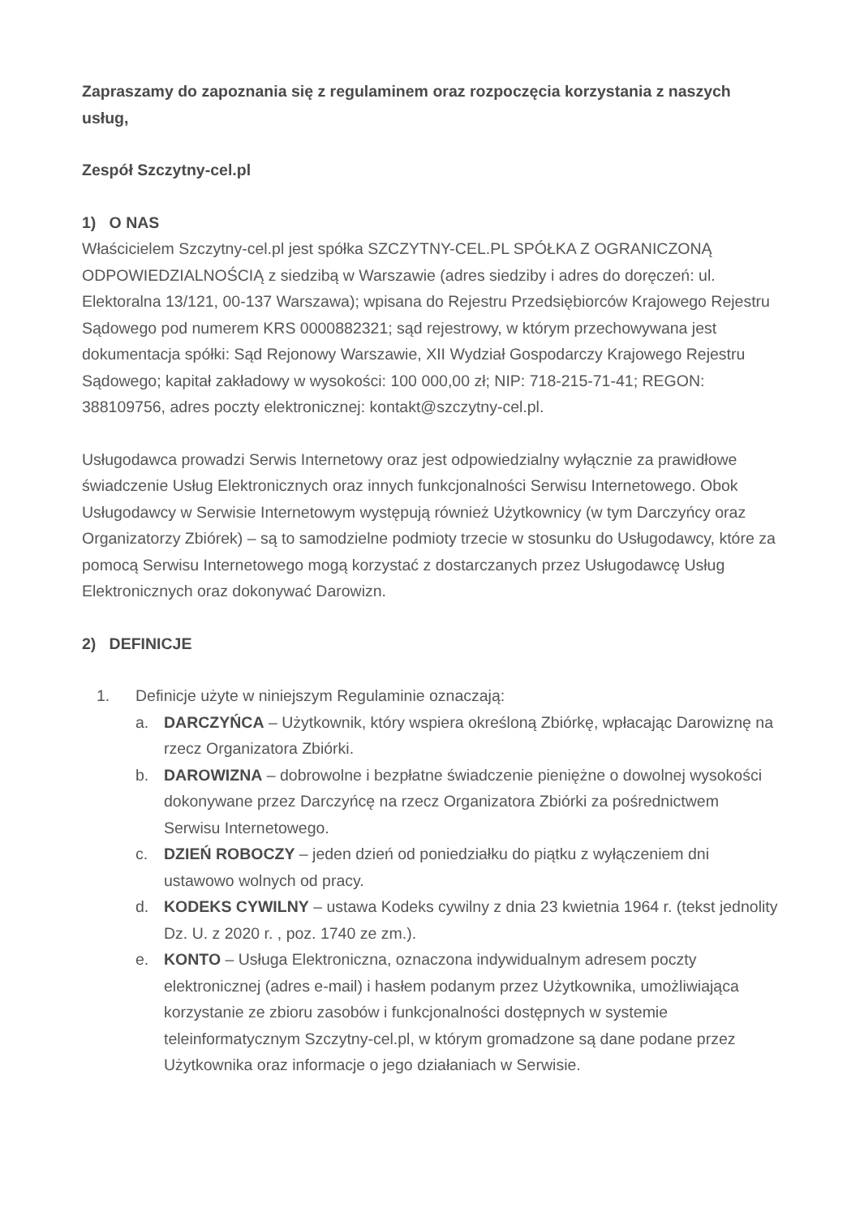Zapraszamy do zapoznania się z regulaminem oraz rozpoczęcia korzystania z naszych usług,
Zespół Szczytny-cel.pl
1) O NAS
Właścicielem Szczytny-cel.pl jest spółka SZCZYTNY-CEL.PL SPÓŁKA Z OGRANICZONĄ ODPOWIEDZIALNOŚCIĄ z siedzibą w Warszawie (adres siedziby i adres do doręczeń: ul. Elektoralna 13/121, 00-137 Warszawa); wpisana do Rejestru Przedsiębiorców Krajowego Rejestru Sądowego pod numerem KRS 0000882321; sąd rejestrowy, w którym przechowywana jest dokumentacja spółki: Sąd Rejonowy Warszawie, XII Wydział Gospodarczy Krajowego Rejestru Sądowego; kapitał zakładowy w wysokości: 100 000,00 zł; NIP: 718-215-71-41; REGON: 388109756, adres poczty elektronicznej: kontakt@szczytny-cel.pl.
Usługodawca prowadzi Serwis Internetowy oraz jest odpowiedzialny wyłącznie za prawidłowe świadczenie Usług Elektronicznych oraz innych funkcjonalności Serwisu Internetowego. Obok Usługodawcy w Serwisie Internetowym występują również Użytkownicy (w tym Darczyńcy oraz Organizatorzy Zbiórek) – są to samodzielne podmioty trzecie w stosunku do Usługodawcy, które za pomocą Serwisu Internetowego mogą korzystać z dostarczanych przez Usługodawcę Usług Elektronicznych oraz dokonywać Darowizn.
2) DEFINICJE
1. Definicje użyte w niniejszym Regulaminie oznaczają:
a. DARCZYŃCA – Użytkownik, który wspiera określoną Zbiórkę, wpłacając Darowiznę na rzecz Organizatora Zbiórki.
b. DAROWIZNA – dobrowolne i bezpłatne świadczenie pieniężne o dowolnej wysokości dokonywane przez Darczyńcę na rzecz Organizatora Zbiórki za pośrednictwem Serwisu Internetowego.
c. DZIEŃ ROBOCZY – jeden dzień od poniedziałku do piątku z wyłączeniem dni ustawowo wolnych od pracy.
d. KODEKS CYWILNY – ustawa Kodeks cywilny z dnia 23 kwietnia 1964 r. (tekst jednolity Dz. U. z 2020 r. , poz. 1740 ze zm.).
e. KONTO – Usługa Elektroniczna, oznaczona indywidualnym adresem poczty elektronicznej (adres e-mail) i hasłem podanym przez Użytkownika, umożliwiająca korzystanie ze zbioru zasobów i funkcjonalności dostępnych w systemie teleinformatycznym Szczytny-cel.pl, w którym gromadzone są dane podane przez Użytkownika oraz informacje o jego działaniach w Serwisie.